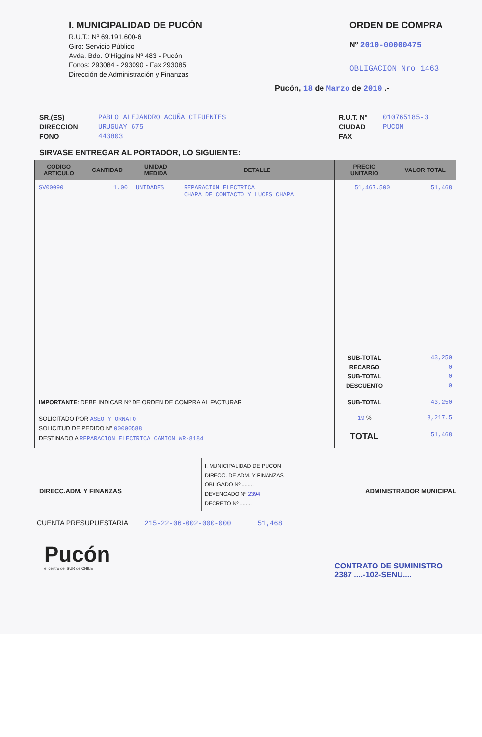I. MUNICIPALIDAD DE PUCÓN
R.U.T.: Nº 69.191.600-6
Giro: Servicio Público
Avda. Bdo. O'Higgins Nº 483 - Pucón
Fonos: 293084 - 293090 - Fax 293085
Dirección de Administración y Finanzas
ORDEN DE COMPRA
Nº 2010-00000475
OBLIGACION Nro 1463
Pucón, 18 de Marzo de 2010 .-
SR.(ES)
DIRECCION
FONO
PABLO ALEJANDRO ACUÑA CIFUENTES
URUGUAY 675
443803
R.U.T. Nº
CIUDAD
FAX
010765185-3
PUCON
SIRVASE ENTREGAR AL PORTADOR, LO SIGUIENTE:
| CODIGO ARTICULO | CANTIDAD | UNIDAD MEDIDA | DETALLE | PRECIO UNITARIO | VALOR TOTAL |
| --- | --- | --- | --- | --- | --- |
| SV00090 | 1.00 | UNIDADES | REPARACION ELECTRICA CHAPA DE CONTACTO Y LUCES CHAPA | 51,467.500 SUB-TOTAL RECARGO SUB-TOTAL DESCUENTO | 51,468 43,250 0 0 0 |
| IMPORTANTE : DEBE INDICAR Nº DE ORDEN DE COMPRA AL FACTURAR | | | | SUB-TOTAL | 43,250 |
| SOLICITADO POR ASEO Y ORNATO SOLICITUD DE PEDIDO Nº 00000588 DESTINADO A REPARACION ELECTRICA CAMION WR-8184 | | | | 19 % | 8,217.5 |
| | | | | TOTAL | 51,468 |
DIRECC.ADM. Y FINANZAS
I. MUNICIPALIDAD DE PUCON
DIRECC. DE ADM. Y FINANZAS
OBLIGADO Nº ........
DEVENGADO Nº 2394
DECRETO Nº ........
ADMINISTRADOR MUNICIPAL
CUENTA PRESUPUESTARIA 215-22-06-002-000-000 51,468
Pucón
el centro del SUR de CHILE
CONTRATO DE SUMINISTRO
2387 ....-102-SENU....